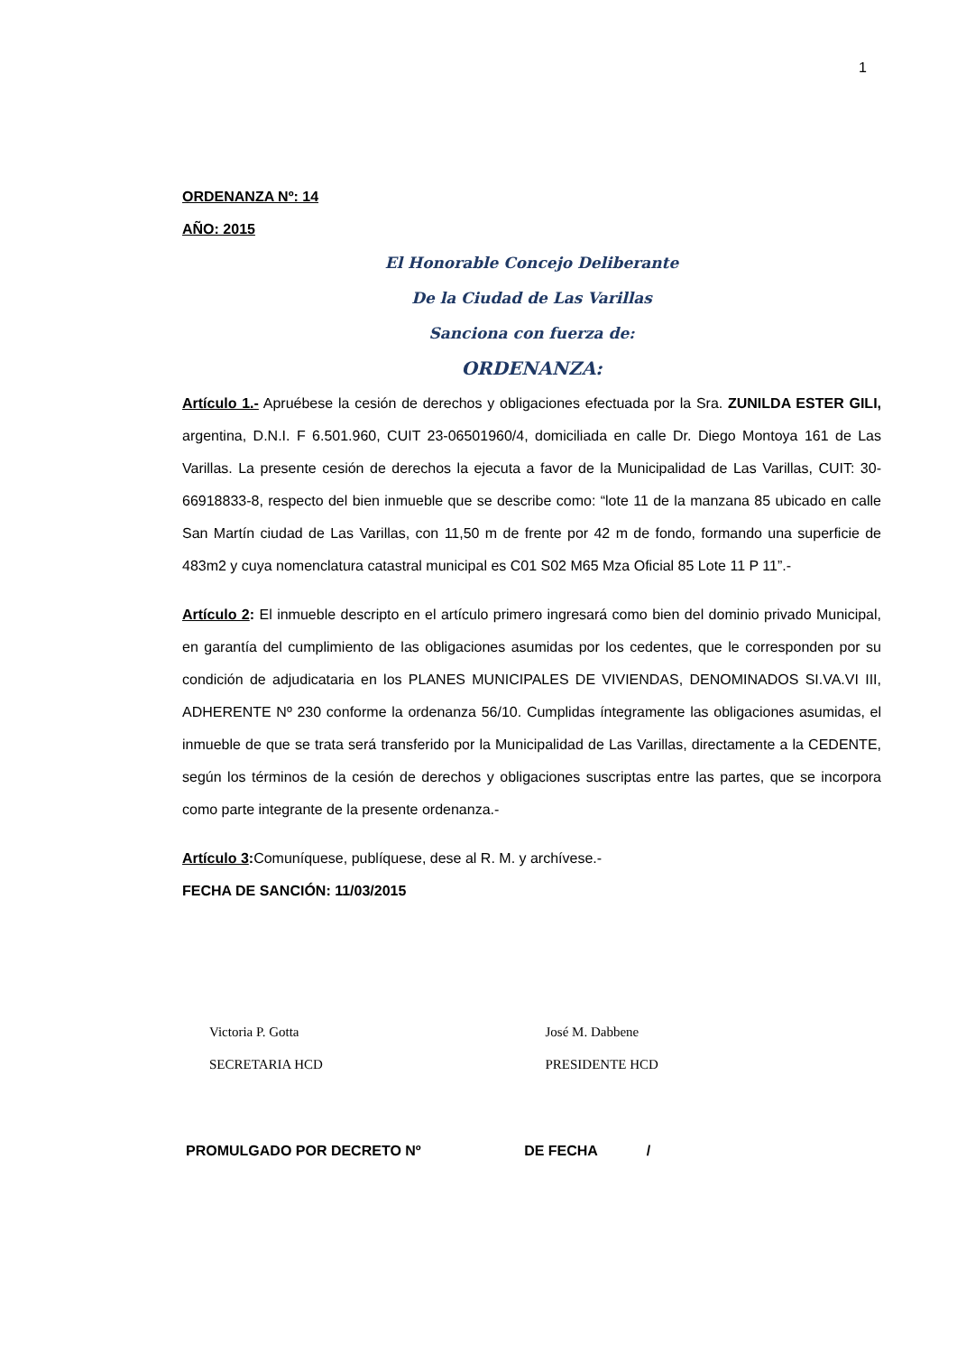1
ORDENANZA Nº: 14
AÑO: 2015
El Honorable Concejo Deliberante
De la Ciudad de Las Varillas
Sanciona con fuerza de:
ORDENANZA:
Artículo 1.- Apruébese la cesión de derechos y obligaciones efectuada por la Sra. ZUNILDA ESTER GILI, argentina, D.N.I. F 6.501.960, CUIT 23-06501960/4, domiciliada en calle Dr. Diego Montoya 161 de Las Varillas. La presente cesión de derechos la ejecuta a favor de la Municipalidad de Las Varillas, CUIT: 30-66918833-8, respecto del bien inmueble que se describe como: “lote 11 de la manzana 85 ubicado en calle San Martín ciudad de Las Varillas, con 11,50 m de frente por 42 m de fondo, formando una superficie de 483m2 y cuya nomenclatura catastral municipal es C01 S02 M65 Mza Oficial 85 Lote 11 P 11”.-
Artículo 2: El inmueble descripto en el artículo primero ingresará como bien del dominio privado Municipal, en garantía del cumplimiento de las obligaciones asumidas por los cedentes, que le corresponden por su condición de adjudicataria en los PLANES MUNICIPALES DE VIVIENDAS, DENOMINADOS SI.VA.VI III, ADHERENTE Nº 230 conforme la ordenanza 56/10. Cumplidas íntegramente las obligaciones asumidas, el inmueble de que se trata será transferido por la Municipalidad de Las Varillas, directamente a la CEDENTE, según los términos de la cesión de derechos y obligaciones suscriptas entre las partes, que se incorpora como parte integrante de la presente ordenanza.-
Artículo 3: Comuníquese, publíquese, dese al R. M. y archívese.-
FECHA DE SANCIÓN: 11/03/2015
Victoria P. Gotta
SECRETARIA HCD
José M. Dabbene
PRESIDENTE HCD
PROMULGADO POR DECRETO Nº DE FECHA /